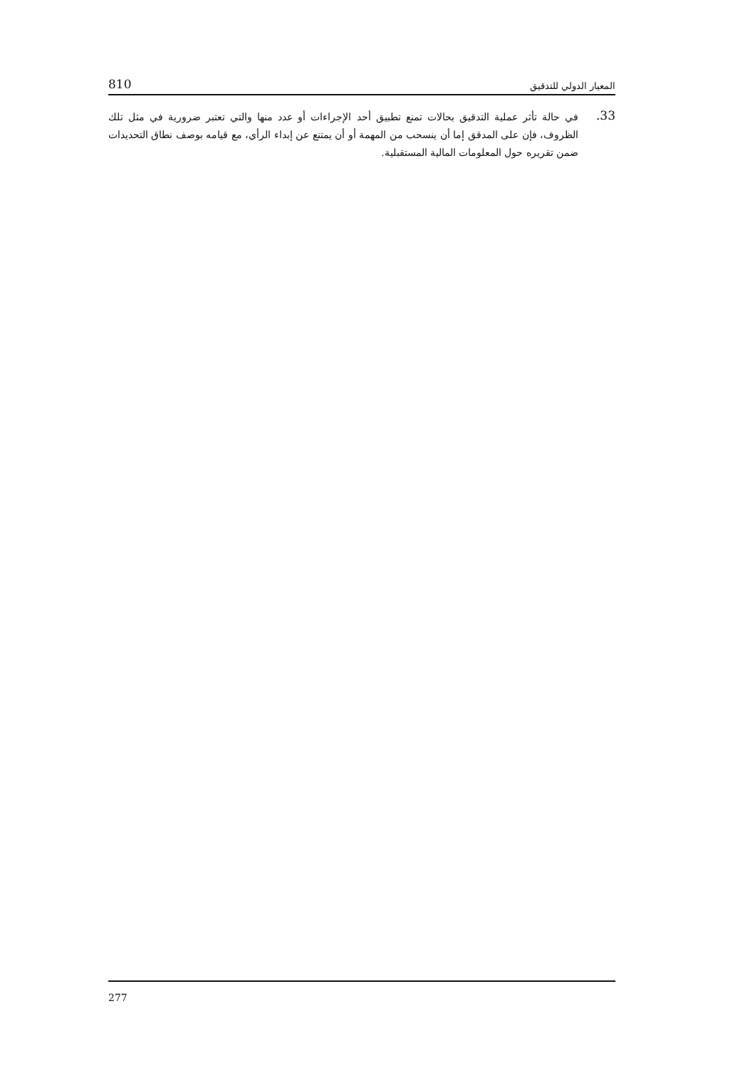810 المعيار الدولي للتدقيق
33.
في حالة تأثر عملية التدقيق بحالات تمنع تطبيق أحد الإجراءات أو عدد منها والتي تعتبر ضرورية في مثل تلك الظروف، فإن على المدقق إما أن ينسحب من المهمة أو أن يمتنع عن إبداء الرأي، مع قيامه بوصف نطاق التحديدات ضمن تقريره حول المعلومات المالية المستقبلية.
277